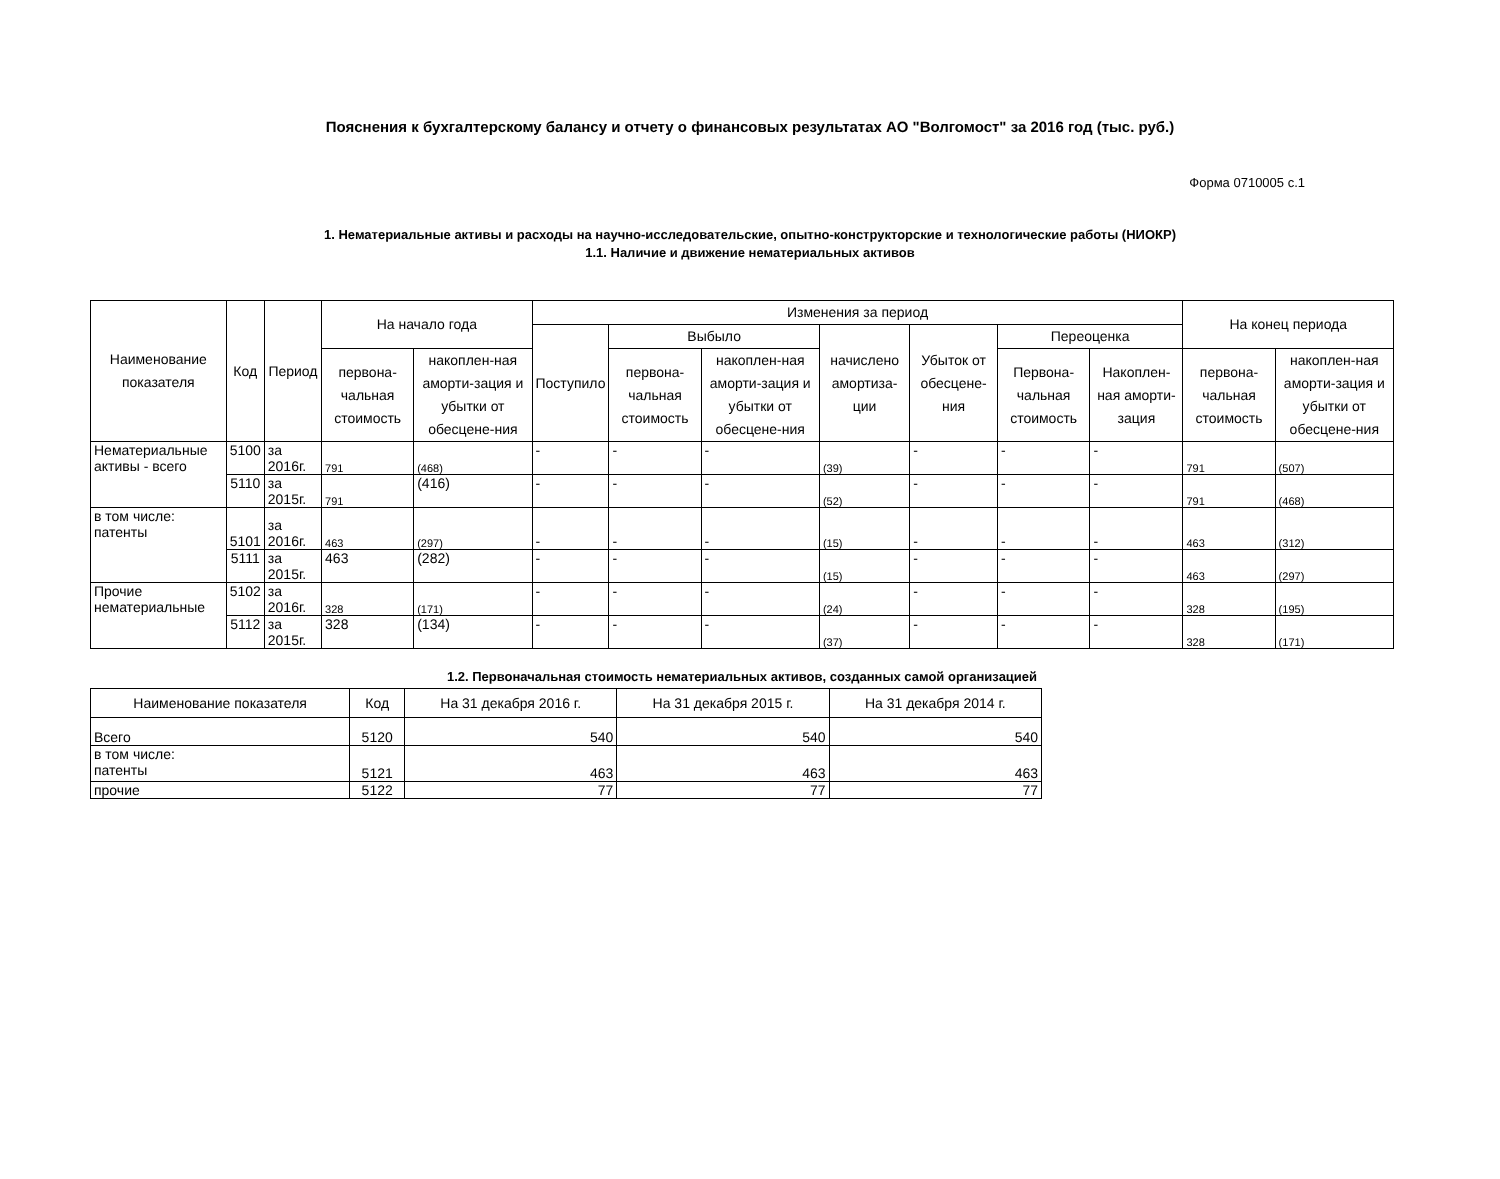Пояснения к бухгалтерскому балансу и отчету о финансовых результатах АО "Волгомост" за 2016 год (тыс. руб.)
Форма 0710005 с.1
1. Нематериальные активы и расходы на научно-исследовательские, опытно-конструкторские и технологические работы (НИОКР)
1.1. Наличие и движение нематериальных активов
| Наименование показателя | Код | Период | На начало года | | Изменения за период | | | | | | | На конец периода | |
| --- | --- | --- | --- | --- | --- | --- | --- | --- | --- | --- | --- | --- | --- |
| | | | | | Поступило | Выбыло | | начислено амортиза-ции | Убыток от обесцене-ния | Переоценка | | | |
| | | | первона-чальная стоимость | накоплен-ная аморти-зация и убытки от обесцене-ния | | первона-чальная стоимость | накоплен-ная аморти-зация и убытки от обесцене-ния | | | Первона-чальная стоимость | Накоплен-ная аморти-зация | первона-чальная стоимость | накоплен-ная аморти-зация и убытки от обесцене-ния |
| Нематериальные активы - всего | 5100 | за 2016г. | 791 | (468) | - | - | - | (39) | - | - | - | 791 | (507) |
| | 5110 | за 2015г. | 791 | (416) | - | - | - | (52) | - | - | - | 791 | (468) |
| в том числе: патенты | 5101 | за 2016г. | 463 | (297) | - | - | - | (15) | - | - | - | 463 | (312) |
| | 5111 | за 2015г. | 463 | (282) | - | - | - | (15) | - | - | - | 463 | (297) |
| Прочие нематериальные | 5102 | за 2016г. | 328 | (171) | - | - | - | (24) | - | - | - | 328 | (195) |
| | 5112 | за 2015г. | 328 | (134) | - | - | - | (37) | - | - | - | 328 | (171) |
1.2. Первоначальная стоимость нематериальных активов, созданных самой организацией
| Наименование показателя | Код | На 31 декабря 2016 г. | На 31 декабря 2015 г. | На 31 декабря 2014 г. |
| --- | --- | --- | --- | --- |
| Всего | 5120 | 540 | 540 | 540 |
| в том числе: патенты | 5121 | 463 | 463 | 463 |
| прочие | 5122 | 77 | 77 | 77 |